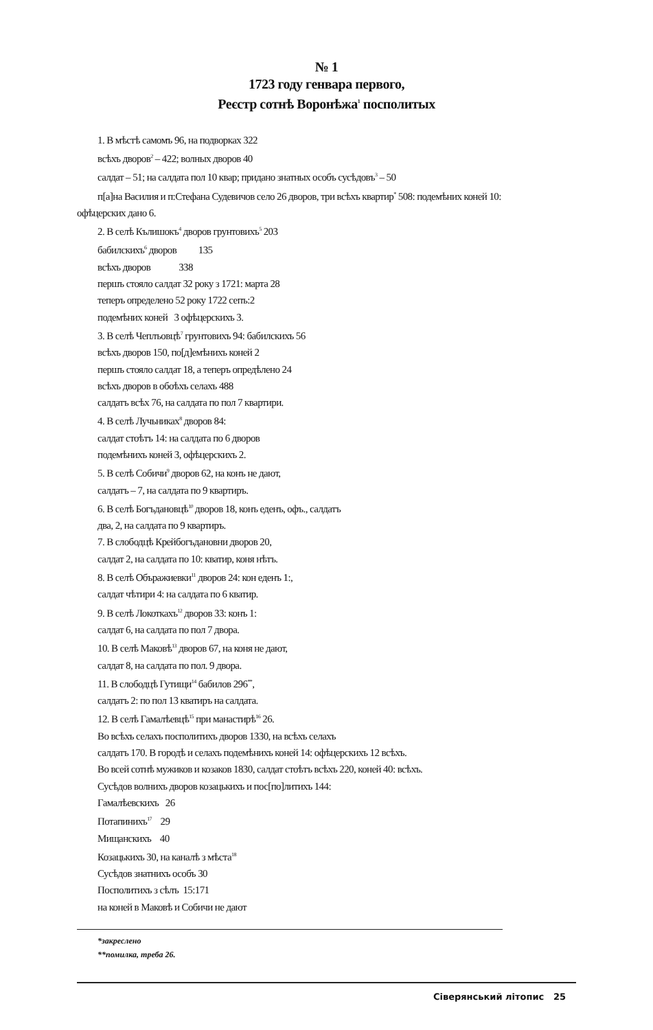№ 1
1723 году генвара первого,
Реєстр сотнѣ Воронѣжа<sup>1</sup> посполитых
1. В мѣстѣ самомъ 96, на подворках 322
всѣхъ дворов<sup>2</sup> – 422; волных дворов 40
салдат – 51; на салдата пол 10 квар; придано знатных особъ сусѣдовъ<sup>3</sup> – 50
п[а]на Василия и п:Стефана Судевичов село 26 дворов, три всѣхъ квартир<sup>*</sup> 508: подемѣних коней 10:
офѣцерских дано 6.
2. В селѣ Кълишокъ<sup>4</sup> дворов грунтовихъ<sup>5</sup> 203
бабилскихъ<sup>6</sup> дворов 135
всѣхъ дворов 338
першъ стояло салдат 32 року з 1721: марта 28
теперъ определено 52 року 1722 сепъ:2
подемѣних коней 3 офѣцерскихъ 3.
3. В селѣ Чеплъовцѣ<sup>7</sup> грунтовихъ 94: бабилскихъ 56
всѣхъ дворов 150, по[д]емѣнихъ коней 2
першъ стояло салдат 18, а теперъ опредѣлено 24
всѣхъ дворов в обоѣхъ селахъ 488
салдатъ всѣх 76, на салдата по пол 7 квартири.
4. В селѣ Лучьниках<sup>8</sup> дворов 84:
салдат стоѣтъ 14: на салдата по 6 дворов
подемѣнихъ коней 3, офѣцерскихъ 2.
5. В селѣ Собичи<sup>9</sup> дворов 62, на конъ не дают,
салдатъ – 7, на салдата по 9 квартиръ.
6. В селѣ Богъдановцѣ<sup>10</sup> дворов 18, конъ еденъ, офъ., салдатъ
два, 2, на салдата по 9 квартиръ.
7. В слободцѣ Крейбогъдановни дворов 20,
салдат 2, на салдата по 10: кватир, коня нѣтъ.
8. В селѣ Объражиевки<sup>11</sup> дворов 24: кон еденъ 1:,
салдат чѣтири 4: на салдата по 6 кватир.
9. В селѣ Локоткахъ<sup>12</sup> дворов 33: конъ 1:
салдат 6, на салдата по пол 7 двора.
10. В селѣ Маковѣ<sup>13</sup> дворов 67, на коня не дают,
салдат 8, на салдата по пол. 9 двора.
11. В слободцѣ Гутищи<sup>14</sup> бабилов 296<sup>**</sup>,
салдатъ 2: по пол 13 кватиръ на салдата.
12. В селѣ Гамалѣевцѣ<sup>15</sup> при манастирѣ<sup>16</sup> 26.
Во всѣхъ селахъ посполитихъ дворов 1330, на всѣхъ селахъ
салдатъ 170. В городѣ и селахъ подемѣнихъ коней 14: офѣцерскихъ 12 всѣхъ.
Во всей сотнѣ мужиков и козаков 1830, салдат стоѣтъ всѣхъ 220, коней 40: всѣхъ.
Сусѣдов волнихъ дворов козацькихъ и пос[по]литихъ 144:
Гамалѣевскихъ 26
Потапинихъ<sup>17</sup> 29
Мищанскихъ 40
Козацькихъ 30, на каналѣ з мѣста<sup>18</sup>
Сусѣдов знатнихъ особъ 30
Посполитихъ з сѣлъ 15:171
на коней в Маковѣ и Собичи не дают
*закреслено
**помилка, треба 26.
Сіверянський літопис 25